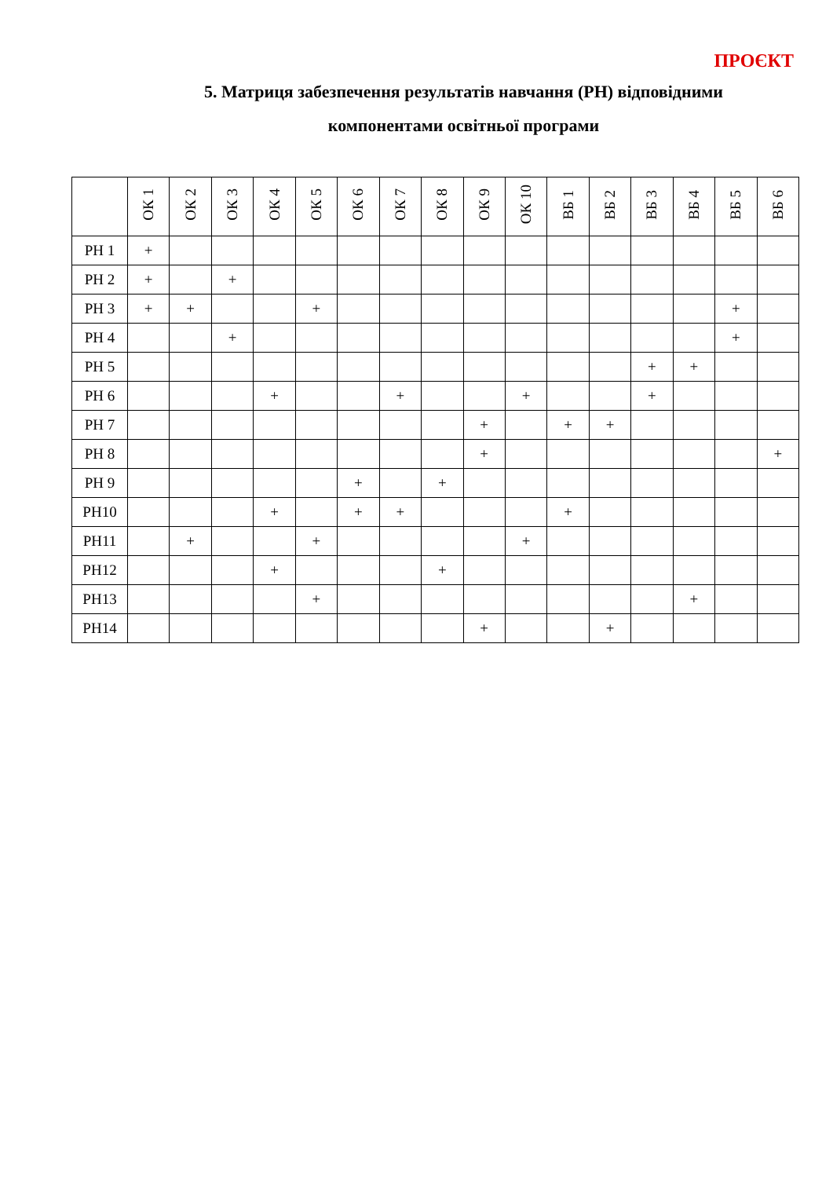ПРОЄКТ
5. Матриця забезпечення результатів навчання (РН) відповідними
компонентами освітньої програми
| | ОК 1 | ОК 2 | ОК 3 | ОК 4 | ОК 5 | ОК 6 | ОК 7 | ОК 8 | ОК 9 | ОК 10 | ВБ 1 | ВБ 2 | ВБ 3 | ВБ 4 | ВБ 5 | ВБ 6 |
| --- | --- | --- | --- | --- | --- | --- | --- | --- | --- | --- | --- | --- | --- | --- | --- | --- |
| РН 1 | + | | | | | | | | | | | | | | | |
| РН 2 | + | | + | | | | | | | | | | | | | |
| РН 3 | + | + | | | + | | | | | | | | | | + | |
| РН 4 | | | + | | | | | | | | | | | | + | |
| РН 5 | | | | | | | | | | | | | + | + | | |
| РН 6 | | | | + | | | + | | | + | | | + | | | |
| РН 7 | | | | | | | | | + | | + | + | | | | |
| РН 8 | | | | | | | | | + | | | | | | | + |
| РН 9 | | | | | | + | | + | | | | | | | | |
| РН10 | | | | + | | + | + | | | | + | | | | | |
| РН11 | | + | | | + | | | | | + | | | | | | |
| РН12 | | | | + | | | | + | | | | | | | | |
| РН13 | | | | | + | | | | | | | | | + | | |
| РН14 | | | | | | | | | + | | | + | | | | |